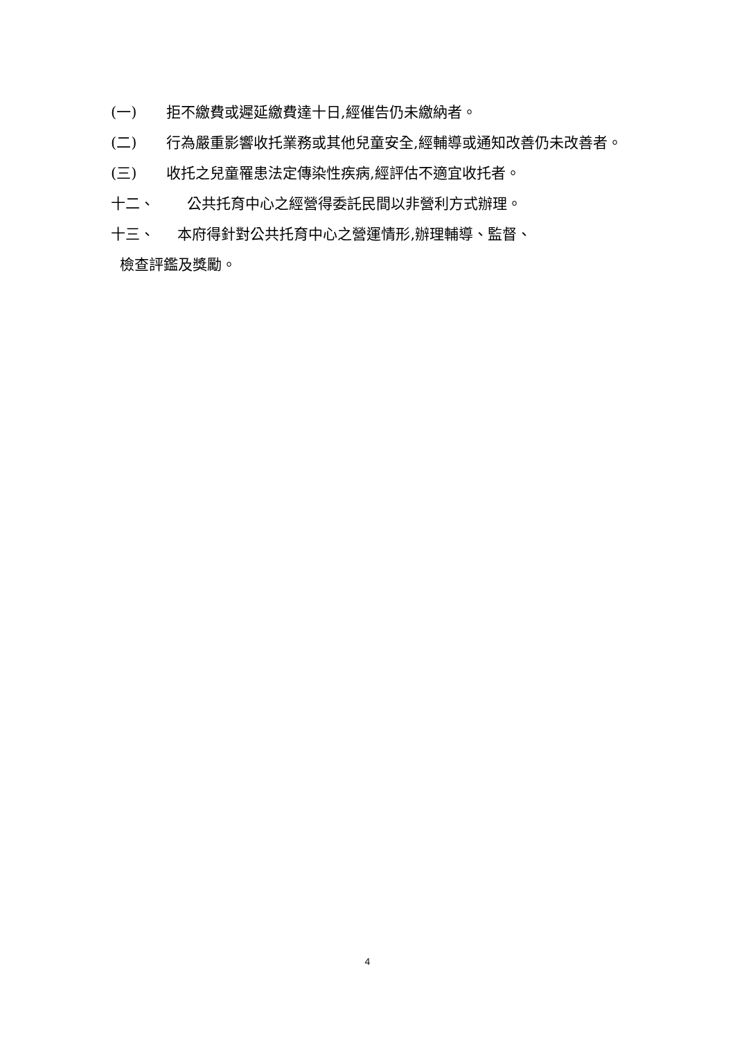(一) 拒不繳費或遲延繳費達十日,經催告仍未繳納者。
(二) 行為嚴重影響收托業務或其他兒童安全,經輔導或通知改善仍未改善者。
(三) 收托之兒童罹患法定傳染性疾病,經評估不適宜收托者。
十二、 公共托育中心之經營得委託民間以非營利方式辦理。
十三、 本府得針對公共托育中心之營運情形,辦理輔導、監督、
檢查評鑑及獎勵。
4